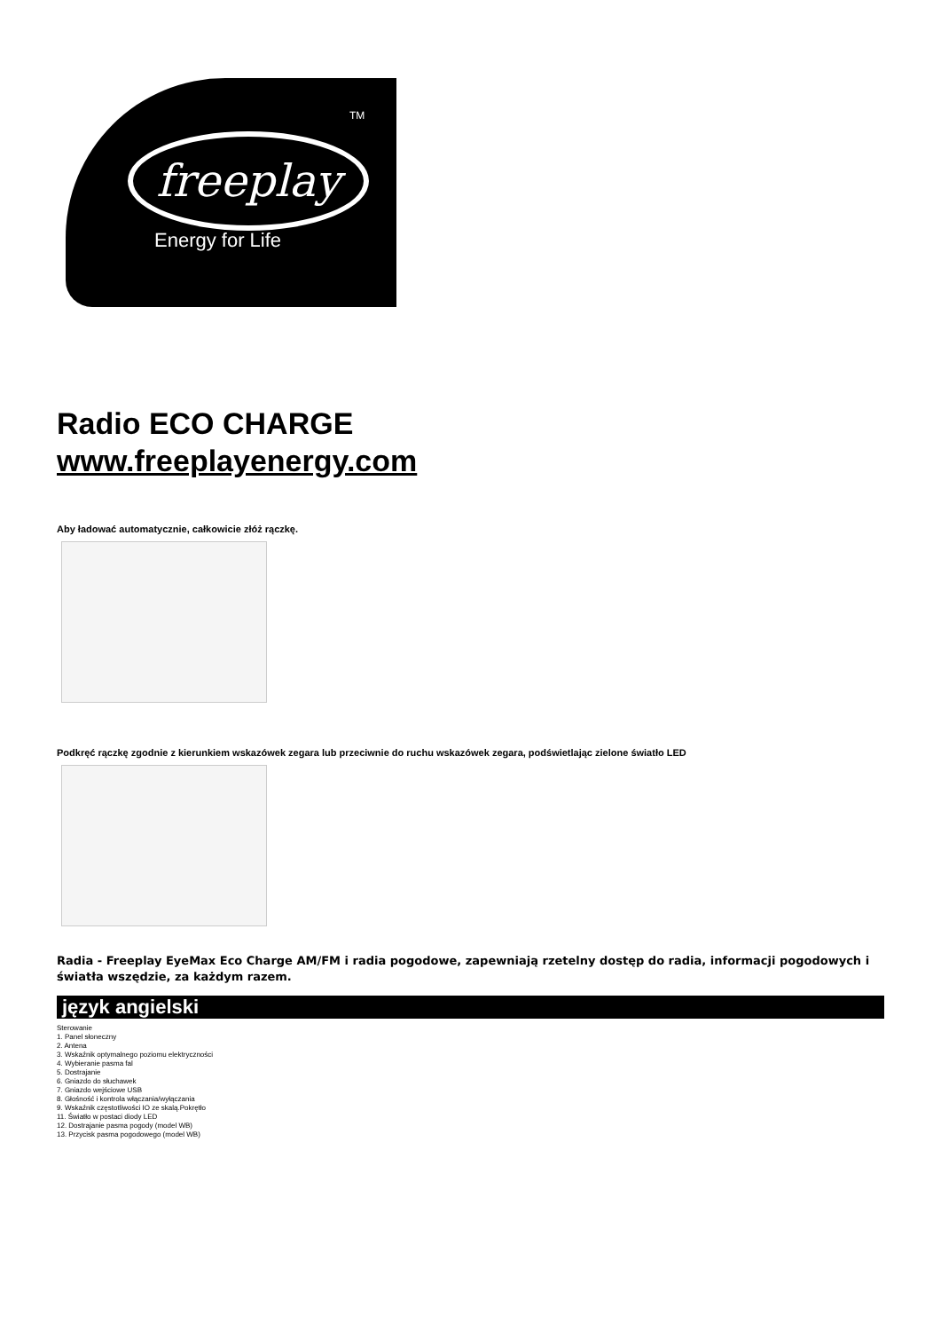TM
freeplay
Energy for Life
Radio ECO CHARGE
www.freeplayenergy.com
Aby ładować automatycznie, całkowicie złóż rączkę.
Podkręć rączkę zgodnie z kierunkiem wskazówek zegara lub przeciwnie do ruchu wskazówek zegara, podświetlając zielone światło LED
Radia - Freeplay EyeMax Eco Charge AM/FM i radia pogodowe, zapewniają rzetelny dostęp do radia, informacji pogodowych i światła wszędzie, za każdym razem.
język angielski
Sterowanie
1. Panel słoneczny
2. Antena
3. Wskaźnik optymalnego poziomu elektryczności
4. Wybieranie pasma fal
5. Dostrajanie
6. Gniazdo do słuchawek
7. Gniazdo wejściowe USB
8. Głośność i kontrola włączania/wyłączania
9. Wskaźnik częstotliwości IO ze skalą.Pokrętło
11. Światło w postaci diody LED
12. Dostrajanie pasma pogody (model WB)
13. Przycisk pasma pogodowego (model WB)